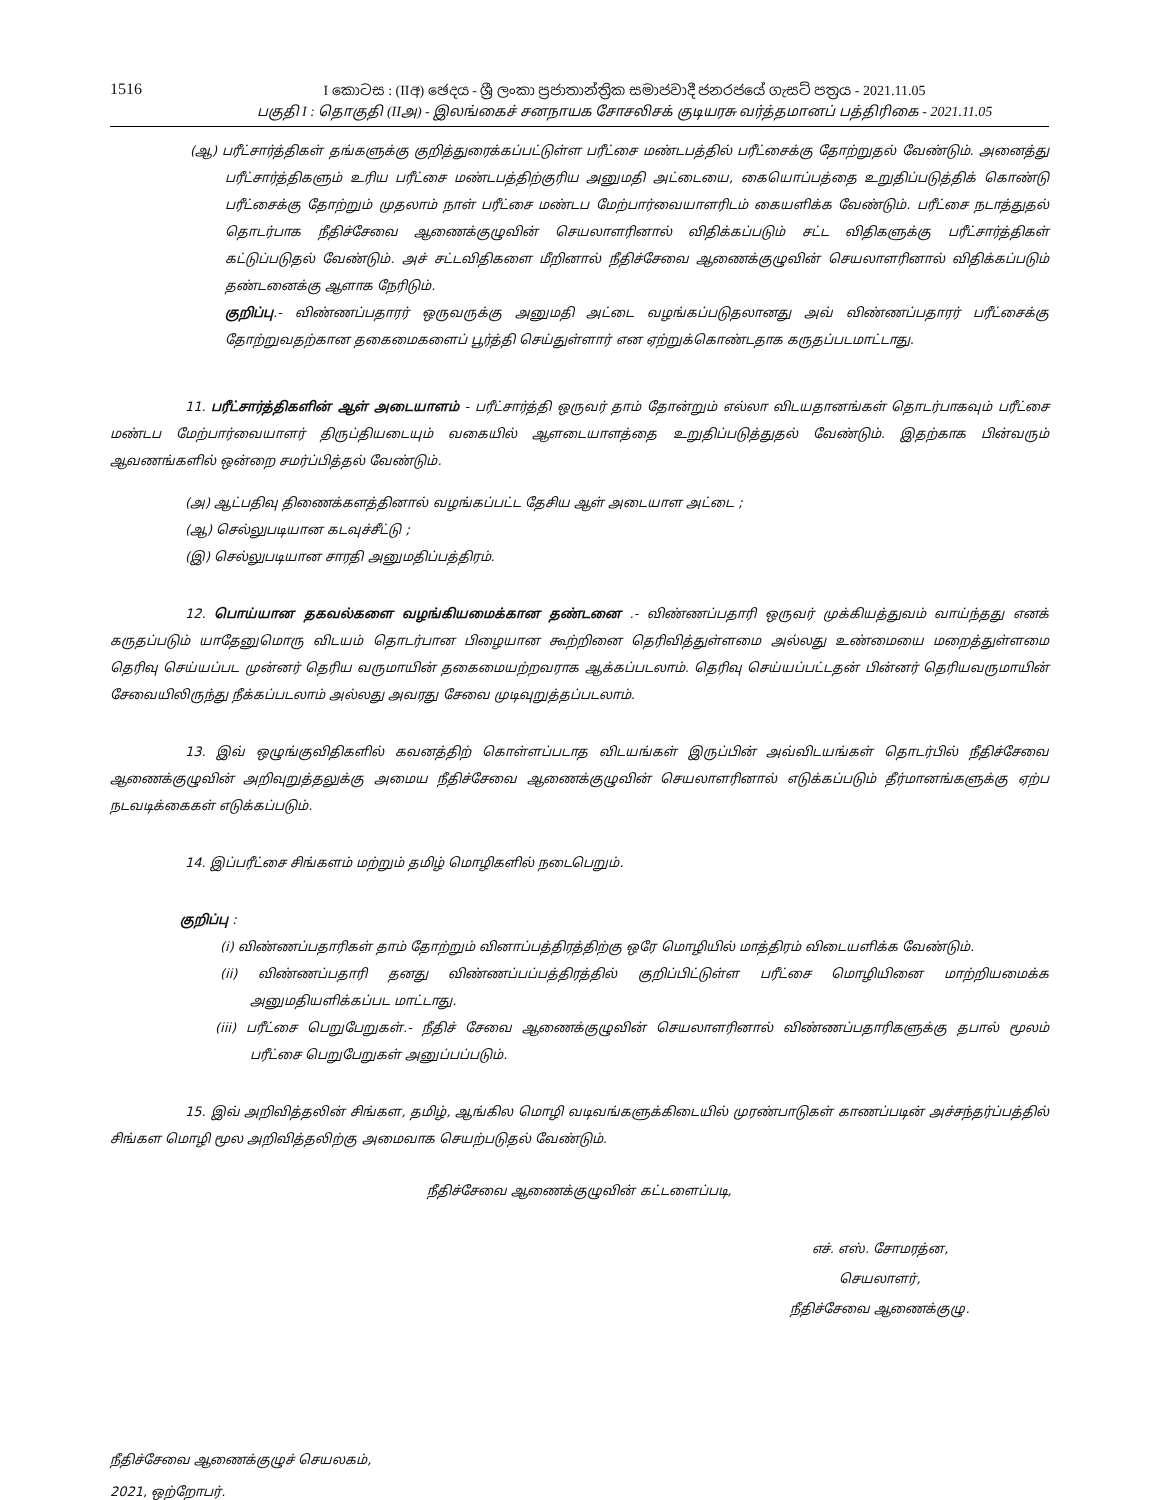1516
I කොටස : (IIඅ) ඡෙදය - ශ්‍රී ලංකා ප්‍රජාතාන්ත්‍රික සමාජවාදී ජනරජයේ ගැසට් පත්‍රය - 2021.11.05
பகுதி I : தொகுதி (IIஅ) - இலங்கைச் சனநாயக சோசலிசக் குடியரசு வர்த்தமானப் பத்திரிகை - 2021.11.05
(ஆ) பரீட்சார்த்திகள் தங்களுக்கு குறித்துரைக்கப்பட்டுள்ள பரீட்சை மண்டபத்தில் பரீட்சைக்கு தோற்றுதல் வேண்டும். அனைத்து பரீட்சார்த்திகளும் உரிய பரீட்சை மண்டபத்திற்குரிய அனுமதி அட்டையை, கையொப்பத்தை உறுதிப்படுத்திக் கொண்டு பரீட்சைக்கு தோற்றும் முதலாம் நாள் பரீட்சை மண்டப மேற்பார்வையாளரிடம் கையளிக்க வேண்டும். பரீட்சை நடாத்துதல் தொடர்பாக நீதிச்சேவை ஆணைக்குழுவின் செயலாளரினால் விதிக்கப்படும் சட்ட விதிகளுக்கு பரீட்சார்த்திகள் கட்டுப்படுதல் வேண்டும். அச் சட்டவிதிகளை மீறினால் நீதிச்சேவை ஆணைக்குழுவின் செயலாளரினால் விதிக்கப்படும் தண்டனைக்கு ஆளாக நேரிடும்.
குறிப்பு.- விண்ணப்பதாரர் ஒருவருக்கு அனுமதி அட்டை வழங்கப்படுதலானது அவ் விண்ணப்பதாரர் பரீட்சைக்கு தோற்றுவதற்கான தகைமைகளைப் பூர்த்தி செய்துள்ளார் என ஏற்றுக்கொண்டதாக கருதப்படமாட்டாது.
11. பரீட்சார்த்திகளின் ஆள் அடையாளம் - பரீட்சார்த்தி ஒருவர் தாம் தோன்றும் எல்லா விடயதானங்கள் தொடர்பாகவும் பரீட்சை மண்டப மேற்பார்வையாளர் திருப்தியடையும் வகையில் ஆளடையாளத்தை உறுதிப்படுத்துதல் வேண்டும். இதற்காக பின்வரும் ஆவணங்களில் ஒன்றை சமர்ப்பித்தல் வேண்டும்.
(அ) ஆட்பதிவு திணைக்களத்தினால் வழங்கப்பட்ட தேசிய ஆள் அடையாள அட்டை ;
(ஆ) செல்லுபடியான கடவுச்சீட்டு ;
(இ) செல்லுபடியான சாரதி அனுமதிப்பத்திரம்.
12. பொய்யான தகவல்களை வழங்கியமைக்கான தண்டனை .- விண்ணப்பதாரி ஒருவர் முக்கியத்துவம் வாய்ந்தது எனக் கருதப்படும் யாதேனுமொரு விடயம் தொடர்பான பிழையான கூற்றினை தெரிவித்துள்ளமை அல்லது உண்மையை மறைத்துள்ளமை தெரிவு செய்யப்பட முன்னர் தெரிய வருமாயின் தகைமையற்றவராக ஆக்கப்படலாம். தெரிவு செய்யப்பட்டதன் பின்னர் தெரியவருமாயின் சேவையிலிருந்து நீக்கப்படலாம் அல்லது அவரது சேவை முடிவுறுத்தப்படலாம்.
13. இவ் ஒழுங்குவிதிகளில் கவனத்திற் கொள்ளப்படாத விடயங்கள் இருப்பின் அவ்விடயங்கள் தொடர்பில் நீதிச்சேவை ஆணைக்குழுவின் அறிவுறுத்தலுக்கு அமைய நீதிச்சேவை ஆணைக்குழுவின் செயலாளரினால் எடுக்கப்படும் தீர்மானங்களுக்கு ஏற்ப நடவடிக்கைகள் எடுக்கப்படும்.
14. இப்பரீட்சை சிங்களம் மற்றும் தமிழ் மொழிகளில் நடைபெறும்.
குறிப்பு :
(i) விண்ணப்பதாரிகள் தாம் தோற்றும் வினாப்பத்திரத்திற்கு ஒரே மொழியில் மாத்திரம் விடையளிக்க வேண்டும்.
(ii) விண்ணப்பதாரி தனது விண்ணப்பப்பத்திரத்தில் குறிப்பிட்டுள்ள பரீட்சை மொழியினை மாற்றியமைக்க அனுமதியளிக்கப்பட மாட்டாது.
(iii) பரீட்சை பெறுபேறுகள்.- நீதிச் சேவை ஆணைக்குழுவின் செயலாளரினால் விண்ணப்பதாரிகளுக்கு தபால் மூலம் பரீட்சை பெறுபேறுகள் அனுப்பப்படும்.
15. இவ் அறிவித்தலின் சிங்கள, தமிழ், ஆங்கில மொழி வடிவங்களுக்கிடையில் முரண்பாடுகள் காணப்படின் அச்சந்தர்ப்பத்தில் சிங்கள மொழி மூல அறிவித்தலிற்கு அமைவாக செயற்படுதல் வேண்டும்.
நீதிச்சேவை ஆணைக்குழுவின் கட்டளைப்படி,
எச். எஸ். சோமரத்ன,
செயலாளர்,
நீதிச்சேவை ஆணைக்குழு.
நீதிச்சேவை ஆணைக்குழுச் செயலகம்,
2021, ஒற்றோபர்.